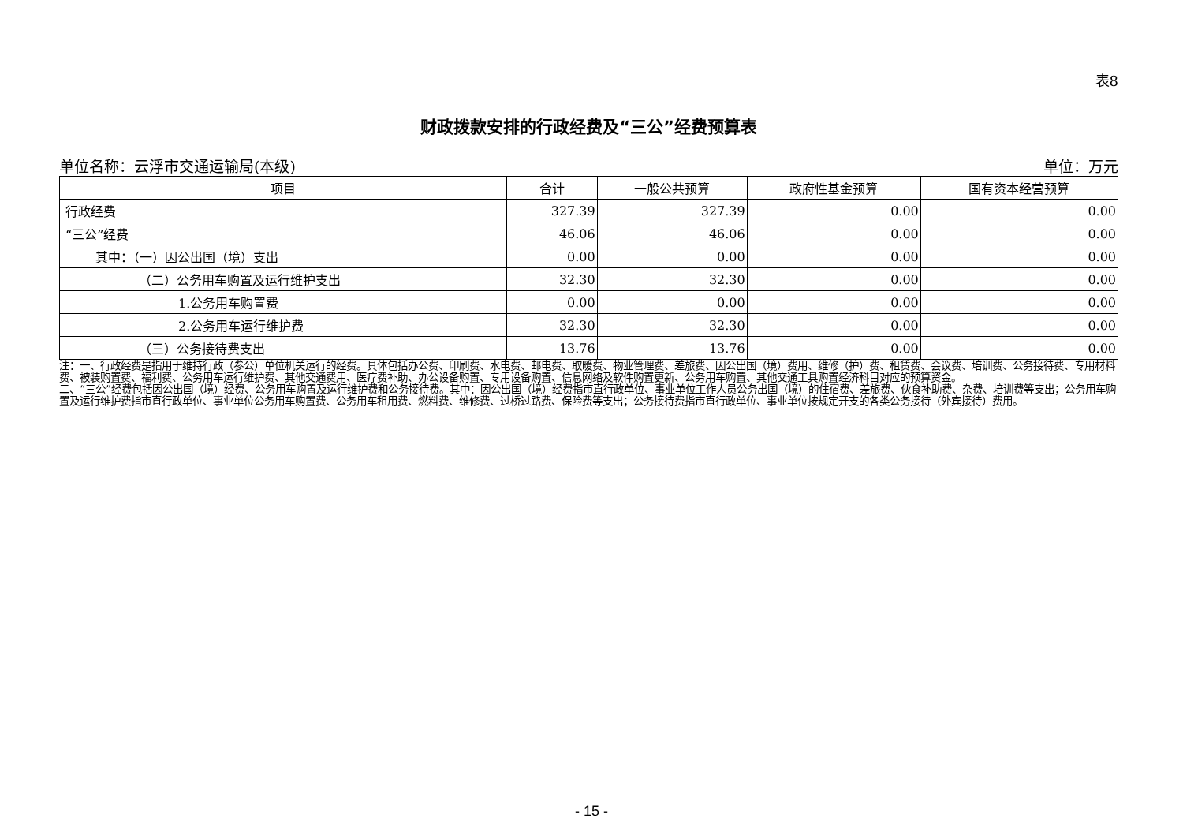表8
财政拨款安排的行政经费及“三公”经费预算表
单位名称：云浮市交通运输局(本级) 单位：万元
| 项目 | 合计 | 一般公共预算 | 政府性基金预算 | 国有资本经营预算 |
| --- | --- | --- | --- | --- |
| 行政经费 | 327.39 | 327.39 | 0.00 | 0.00 |
| “三公”经费 | 46.06 | 46.06 | 0.00 | 0.00 |
| 其中：（一）因公出国（境）支出 | 0.00 | 0.00 | 0.00 | 0.00 |
| （二）公务用车购置及运行维护支出 | 32.30 | 32.30 | 0.00 | 0.00 |
| 1.公务用车购置费 | 0.00 | 0.00 | 0.00 | 0.00 |
| 2.公务用车运行维护费 | 32.30 | 32.30 | 0.00 | 0.00 |
| （三）公务接待费支出 | 13.76 | 13.76 | 0.00 | 0.00 |
注：一、行政经费是指用于维持行政（参公）单位机关运行的经费。具体包括办公费、印刷费、水电费、邮电费、取暖费、物业管理费、差旅费、因公出国（境）费用、维修（护）费、租赁费、会议费、培训费、公务接待费、专用材料费、被装购置费、福利费、公务用车运行维护费、其他交通费用、医疗费补助、办公设备购置、专用设备购置、信息网络及软件购置更新、公务用车购置、其他交通工具购置经济科目对应的预算资金。
二、“三公”经费包括因公出国（境）经费、公务用车购置及运行维护费和公务接待费。其中：因公出国（境）经费指市直行政单位、事业单位工作人员公务出国（境）的住宿费、差旅费、伙食补助费、杂费、培训费等支出；公务用车购置及运行维护费指市直行政单位、事业单位公务用车购置费、公务用车租用费、燃料费、维修费、过桥过路费、保险费等支出；公务接待费指市直行政单位、事业单位按规定开支的各类公务接待（外宾接待）费用。
- 15 -